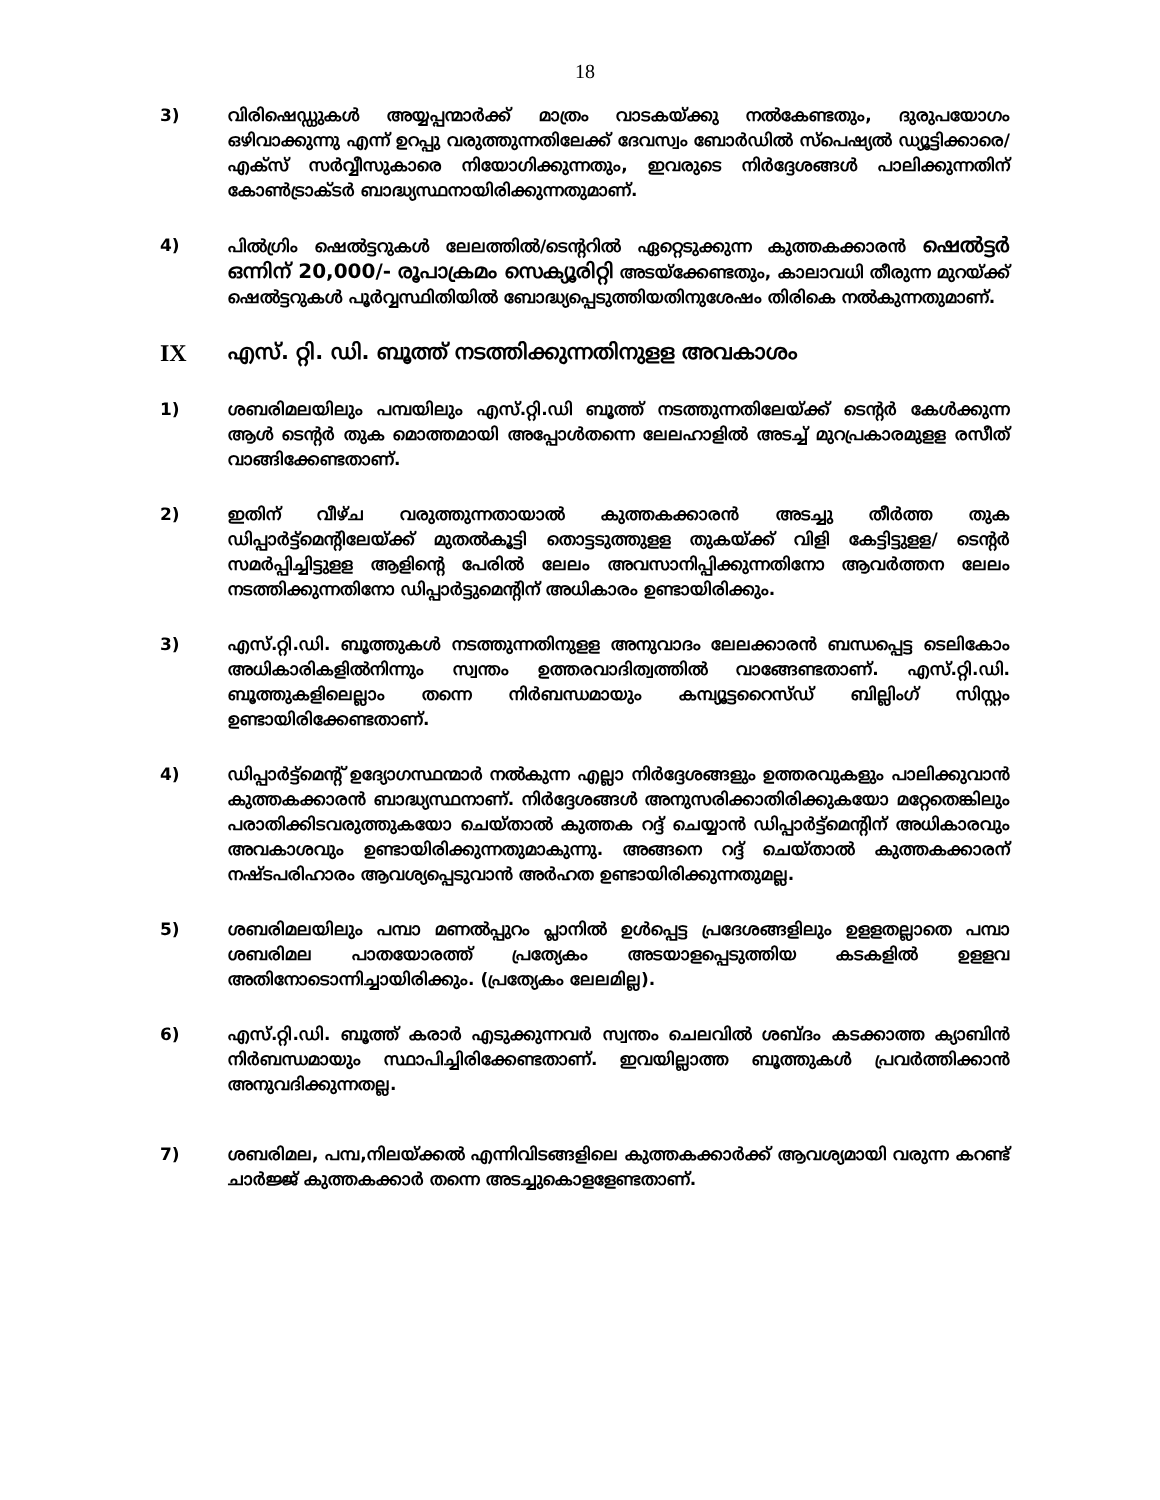18
3) വിരിഷെഡ്ഡുകൾ അയ്യപ്പന്മാർക്ക് മാത്രം വാടകയ്ക്കു നൽകേണ്ടതും, ദുരുപയോഗം ഒഴിവാക്കുന്നു എന്ന് ഉറപ്പു വരുത്തുന്നതിലേക്ക് ദേവസ്വം ബോർഡിൽ സ്പെഷ്യൽ ഡ്യൂട്ടിക്കാരെ/എക്സ് സർവ്വീസുകാരെ നിയോഗിക്കുന്നതും, ഇവരുടെ നിർദ്ദേശങ്ങൾ പാലിക്കുന്നതിന് കോൺട്രാക്ടർ ബാദ്ധ്യസ്ഥനായിരിക്കുന്നതുമാണ്.
4) പിൽഗ്രിം ഷെൽട്ടറുകൾ ലേലത്തിൽ/ടെന്ററിൽ ഏറ്റെടുക്കുന്ന കുത്തകക്കാരൻ ഷെൽട്ടർ ഒന്നിന് 20,000/- രൂപാക്രമം സെക്യൂരിറ്റി അടയ്ക്കേണ്ടതും, കാലാവധി തീരുന്ന മുറയ്ക്ക് ഷെൽട്ടറുകൾ പൂർവ്വസ്ഥിതിയിൽ ബോദ്ധ്യപ്പെടുത്തിയതിനുശേഷം തിരികെ നൽകുന്നതുമാണ്.
IX എസ്. റ്റി. ഡി. ബൂത്ത് നടത്തിക്കുന്നതിനുളള അവകാശം
1) ശബരിമലയിലും പമ്പയിലും എസ്.റ്റി.ഡി ബൂത്ത് നടത്തുന്നതിലേയ്ക്ക് ടെന്റർ കേൾക്കുന്ന ആൾ ടെന്റർ തുക മൊത്തമായി അപ്പോൾതന്നെ ലേലഹാളിൽ അടച്ച് മുറപ്രകാരമുളള രസീത് വാങ്ങിക്കേണ്ടതാണ്.
2) ഇതിന് വീഴ്ച വരുത്തുന്നതായാൽ കുത്തകക്കാരൻ അടച്ചു തീർത്ത തുക ഡിപ്പാർട്ട്മെന്റിലേയ്ക്ക് മുതൽകൂട്ടി തൊട്ടടുത്തുളള തുകയ്ക്ക് വിളി കേട്ടിട്ടുളള/ ടെന്റർ സമർപ്പിച്ചിട്ടുളള ആളിന്റെ പേരിൽ ലേലം അവസാനിപ്പിക്കുന്നതിനോ ആവർത്തന ലേലം നടത്തിക്കുന്നതിനോ ഡിപ്പാർട്ടുമെന്റിന് അധികാരം ഉണ്ടായിരിക്കും.
3) എസ്.റ്റി.ഡി. ബൂത്തുകൾ നടത്തുന്നതിനുളള അനുവാദം ലേലക്കാരൻ ബന്ധപ്പെട്ട ടെലികോം അധികാരികളിൽനിന്നും സ്വന്തം ഉത്തരവാദിത്വത്തിൽ വാങ്ങേണ്ടതാണ്. എസ്.റ്റി.ഡി. ബൂത്തുകളിലെല്ലാം തന്നെ നിർബന്ധമായും കമ്പ്യൂട്ടറൈസ്ഡ് ബില്ലിംഗ് സിസ്റ്റം ഉണ്ടായിരിക്കേണ്ടതാണ്.
4) ഡിപ്പാർട്ട്മെന്റ് ഉദ്യോഗസ്ഥന്മാർ നൽകുന്ന എല്ലാ നിർദ്ദേശങ്ങളും ഉത്തരവുകളും പാലിക്കുവാൻ കുത്തകക്കാരൻ ബാദ്ധ്യസ്ഥനാണ്. നിർദ്ദേശങ്ങൾ അനുസരിക്കാതിരിക്കുകയോ മറ്റേതെങ്കിലും പരാതിക്കിടവരുത്തുകയോ ചെയ്താൽ കുത്തക റദ്ദ് ചെയ്യാൻ ഡിപ്പാർട്ട്മെന്റിന് അധികാരവും അവകാശവും ഉണ്ടായിരിക്കുന്നതുമാകുന്നു. അങ്ങനെ റദ്ദ് ചെയ്താൽ കുത്തകക്കാരന് നഷ്ടപരിഹാരം ആവശ്യപ്പെടുവാൻ അർഹത ഉണ്ടായിരിക്കുന്നതുമല്ല.
5) ശബരിമലയിലും പമ്പാ മണൽപ്പുറം പ്ലാനിൽ ഉൾപ്പെട്ട പ്രദേശങ്ങളിലും ഉളളതല്ലാതെ പമ്പാ ശബരിമല പാതയോരത്ത് പ്രത്യേകം അടയാളപ്പെടുത്തിയ കടകളിൽ ഉളളവ അതിനോടൊന്നിച്ചായിരിക്കും. (പ്രത്യേകം ലേലമില്ല).
6) എസ്.റ്റി.ഡി. ബൂത്ത് കരാർ എടുക്കുന്നവർ സ്വന്തം ചെലവിൽ ശബ്ദം കടക്കാത്ത ക്യാബിൻ നിർബന്ധമായും സ്ഥാപിച്ചിരിക്കേണ്ടതാണ്. ഇവയില്ലാത്ത ബൂത്തുകൾ പ്രവർത്തിക്കാൻ അനുവദിക്കുന്നതല്ല.
7) ശബരിമല, പമ്പ,നിലയ്ക്കൽ എന്നിവിടങ്ങളിലെ കുത്തകക്കാർക്ക് ആവശ്യമായി വരുന്ന കറണ്ട് ചാർജ്ജ് കുത്തകക്കാർ തന്നെ അടച്ചുകൊളളേണ്ടതാണ്.